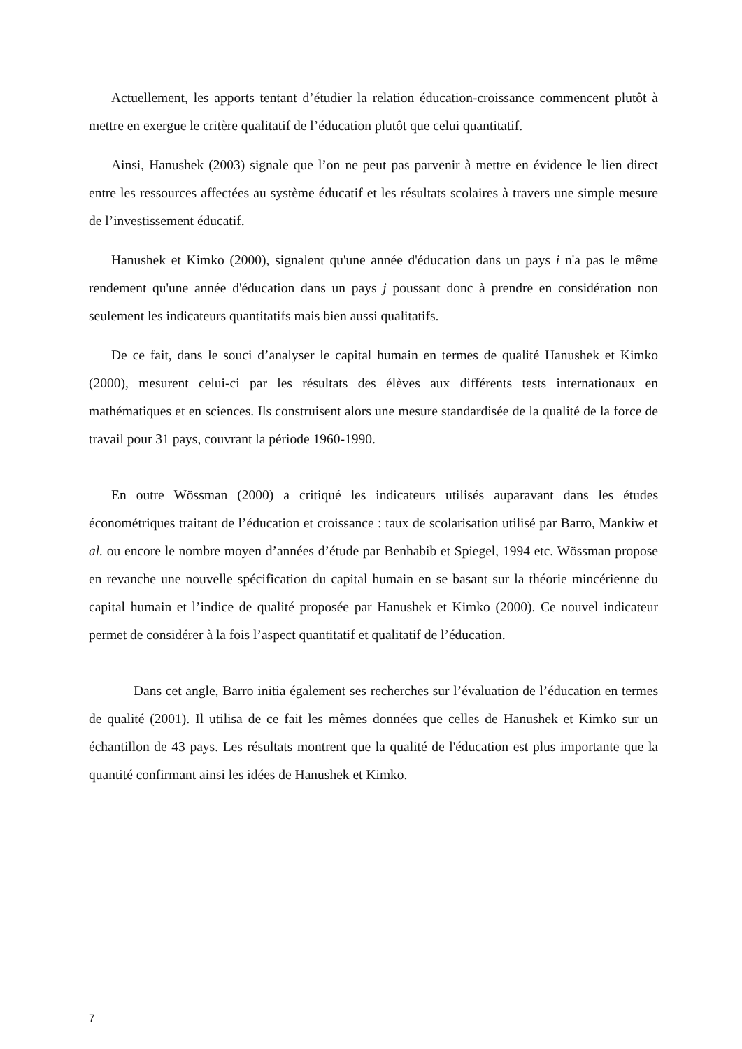Actuellement, les apports tentant d’étudier la relation éducation-croissance commencent plutôt à mettre en exergue le critère qualitatif de l’éducation plutôt que celui quantitatif.
Ainsi, Hanushek (2003) signale que l’on ne peut pas parvenir à mettre en évidence le lien direct entre les ressources affectées au système éducatif et les résultats scolaires à travers une simple mesure de l’investissement éducatif.
Hanushek et Kimko (2000), signalent qu'une année d'éducation dans un pays i n'a pas le même rendement qu'une année d'éducation dans un pays j poussant donc à prendre en considération non seulement les indicateurs quantitatifs mais bien aussi qualitatifs.
De ce fait, dans le souci d’analyser le capital humain en termes de qualité Hanushek et Kimko (2000), mesurent celui-ci par les résultats des élèves aux différents tests internationaux en mathématiques et en sciences. Ils construisent alors une mesure standardisée de la qualité de la force de travail pour 31 pays, couvrant la période 1960-1990.
En outre Wössman (2000) a critiqué les indicateurs utilisés auparavant dans les études économétriques traitant de l’éducation et croissance : taux de scolarisation utilisé par Barro, Mankiw et al. ou encore le nombre moyen d’années d’étude par Benhabib et Spiegel, 1994 etc. Wössman propose en revanche une nouvelle spécification du capital humain en se basant sur la théorie mincérienne du capital humain et l’indice de qualité proposée par Hanushek et Kimko (2000). Ce nouvel indicateur permet de considérer à la fois l’aspect quantitatif et qualitatif de l’éducation.
Dans cet angle, Barro initia également ses recherches sur l’évaluation de l’éducation en termes de qualité (2001). Il utilisa de ce fait les mêmes données que celles de Hanushek et Kimko sur un échantillon de 43 pays. Les résultats montrent que la qualité de l'éducation est plus importante que la quantité confirmant ainsi les idées de Hanushek et Kimko.
7